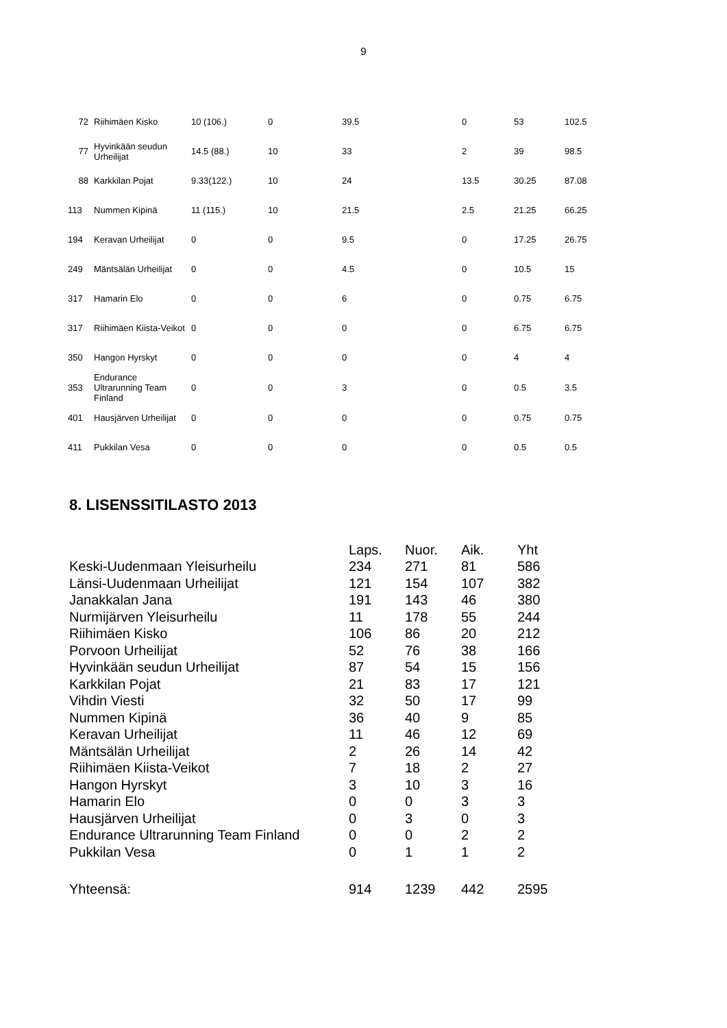9
| 72 | Riihimäen Kisko | 10 (106.) | 0 | 39.5 | 0 | 53 | 102.5 |
| 77 | Hyvinkään seudun Urheilijat | 14.5 (88.) | 10 | 33 | 2 | 39 | 98.5 |
| 88 | Karkkilan Pojat | 9.33(122.) | 10 | 24 | 13.5 | 30.25 | 87.08 |
| 113 | Nummen Kipinä | 11 (115.) | 10 | 21.5 | 2.5 | 21.25 | 66.25 |
| 194 | Keravan Urheilijat | 0 | 0 | 9.5 | 0 | 17.25 | 26.75 |
| 249 | Mäntsälän Urheilijat | 0 | 0 | 4.5 | 0 | 10.5 | 15 |
| 317 | Hamarin Elo | 0 | 0 | 6 | 0 | 0.75 | 6.75 |
| 317 | Riihimäen Kiista-Veikot | 0 | 0 | 0 | 0 | 6.75 | 6.75 |
| 350 | Hangon Hyrskyt | 0 | 0 | 0 | 0 | 4 | 4 |
| 353 | Endurance Ultrarunning Team Finland | 0 | 0 | 3 | 0 | 0.5 | 3.5 |
| 401 | Hausjärven Urheilijat | 0 | 0 | 0 | 0 | 0.75 | 0.75 |
| 411 | Pukkilan Vesa | 0 | 0 | 0 | 0 | 0.5 | 0.5 |
8. LISENSSITILASTO 2013
| | Laps. | Nuor. | Aik. | Yht |
| --- | --- | --- | --- | --- |
| Keski-Uudenmaan Yleisurheilu | 234 | 271 | 81 | 586 |
| Länsi-Uudenmaan Urheilijat | 121 | 154 | 107 | 382 |
| Janakkalan Jana | 191 | 143 | 46 | 380 |
| Nurmijärven Yleisurheilu | 11 | 178 | 55 | 244 |
| Riihimäen Kisko | 106 | 86 | 20 | 212 |
| Porvoon Urheilijat | 52 | 76 | 38 | 166 |
| Hyvinkään seudun Urheilijat | 87 | 54 | 15 | 156 |
| Karkkilan Pojat | 21 | 83 | 17 | 121 |
| Vihdin Viesti | 32 | 50 | 17 | 99 |
| Nummen Kipinä | 36 | 40 | 9 | 85 |
| Keravan Urheilijat | 11 | 46 | 12 | 69 |
| Mäntsälän Urheilijat | 2 | 26 | 14 | 42 |
| Riihimäen Kiista-Veikot | 7 | 18 | 2 | 27 |
| Hangon Hyrskyt | 3 | 10 | 3 | 16 |
| Hamarin Elo | 0 | 0 | 3 | 3 |
| Hausjärven Urheilijat | 0 | 3 | 0 | 3 |
| Endurance Ultrarunning Team Finland | 0 | 0 | 2 | 2 |
| Pukkilan Vesa | 0 | 1 | 1 | 2 |
| Yhteensä: | 914 | 1239 | 442 | 2595 |